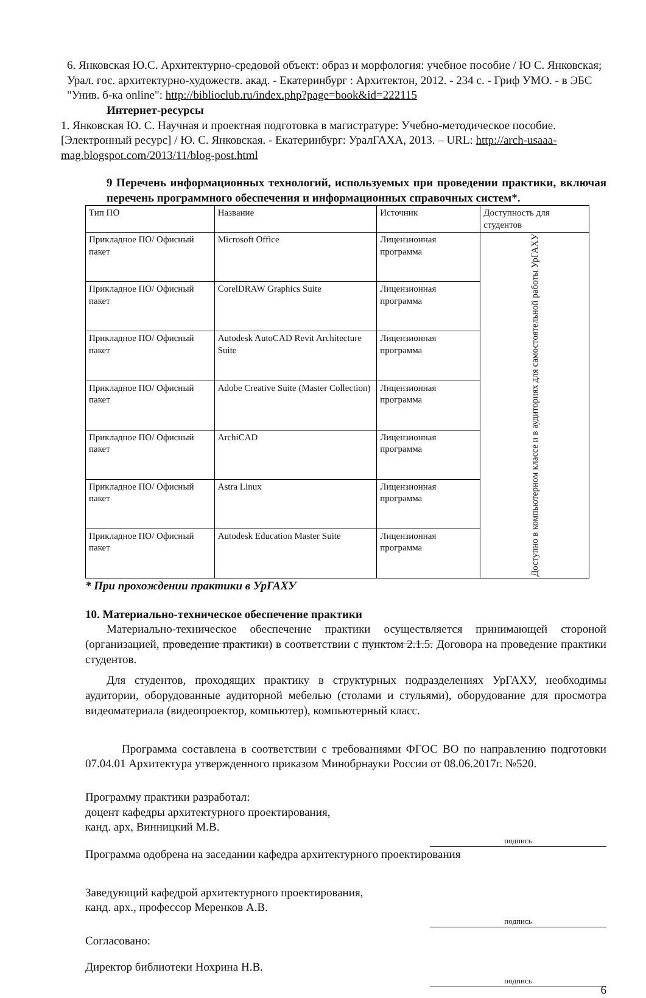6. Янковская Ю.С. Архитектурно-средовой объект: образ и морфология: учебное пособие / Ю С. Янковская; Урал. гос. архитектурно-художеств. акад. - Екатеринбург : Архитектон, 2012. - 234 с. - Гриф УМО. - в ЭБС "Унив. б-ка online": http://biblioclub.ru/index.php?page=book&id=222115
Интернет-ресурсы
1. Янковская Ю. С. Научная и проектная подготовка в магистратуре: Учебно-методическое пособие. [Электронный ресурс] / Ю. С. Янковская. - Екатеринбург: УралГАХА, 2013. – URL: http://arch-usaaa-mag.blogspot.com/2013/11/blog-post.html
9 Перечень информационных технологий, используемых при проведении практики, включая перечень программного обеспечения и информационных справочных систем*.
| Тип ПО | Название | Источник | Доступность для студентов |
| --- | --- | --- | --- |
| Прикладное ПО/ Офисный пакет | Microsoft Office | Лицензионная программа | Доступно в компьютерном классе и в аудиториях для самостоятельной работы УрГАХУ |
| Прикладное ПО/ Офисный пакет | CorelDRAW Graphics Suite | Лицензионная программа | |
| Прикладное ПО/ Офисный пакет | Autodesk AutoCAD Revit Architecture Suite | Лицензионная программа | |
| Прикладное ПО/ Офисный пакет | Adobe Creative Suite (Master Collection) | Лицензионная программа | |
| Прикладное ПО/ Офисный пакет | ArchiCAD | Лицензионная программа | |
| Прикладное ПО/ Офисный пакет | Astra Linux | Лицензионная программа | |
| Прикладное ПО/ Офисный пакет | Autodesk Education Master Suite | Лицензионная программа | |
* При прохождении практики в УрГАХУ
10. Материально-техническое обеспечение практики
Материально-техническое обеспечение практики осуществляется принимающей стороной (организацией, проведение практики) в соответствии с пунктом 2.1.5. Договора на проведение практики студентов.
Для студентов, проходящих практику в структурных подразделениях УрГАХУ, необходимы аудитории, оборудованные аудиторной мебелью (столами и стульями), оборудование для просмотра видеоматериала (видеопроектор, компьютер), компьютерный класс.
Программа составлена в соответствии с требованиями ФГОС ВО по направлению подготовки 07.04.01 Архитектура утвержденного приказом Минобрнауки России от 08.06.2017г. №520.
Программу практики разработал:
доцент кафедры архитектурного проектирования,
канд. арх, Винницкий М.В.
подпись
Программа одобрена на заседании кафедра архитектурного проектирования
Заведующий кафедрой архитектурного проектирования,
канд. арх., профессор Меренков А.В.
подпись
Согласовано:
Директор библиотеки Нохрина Н.В.
подпись
6